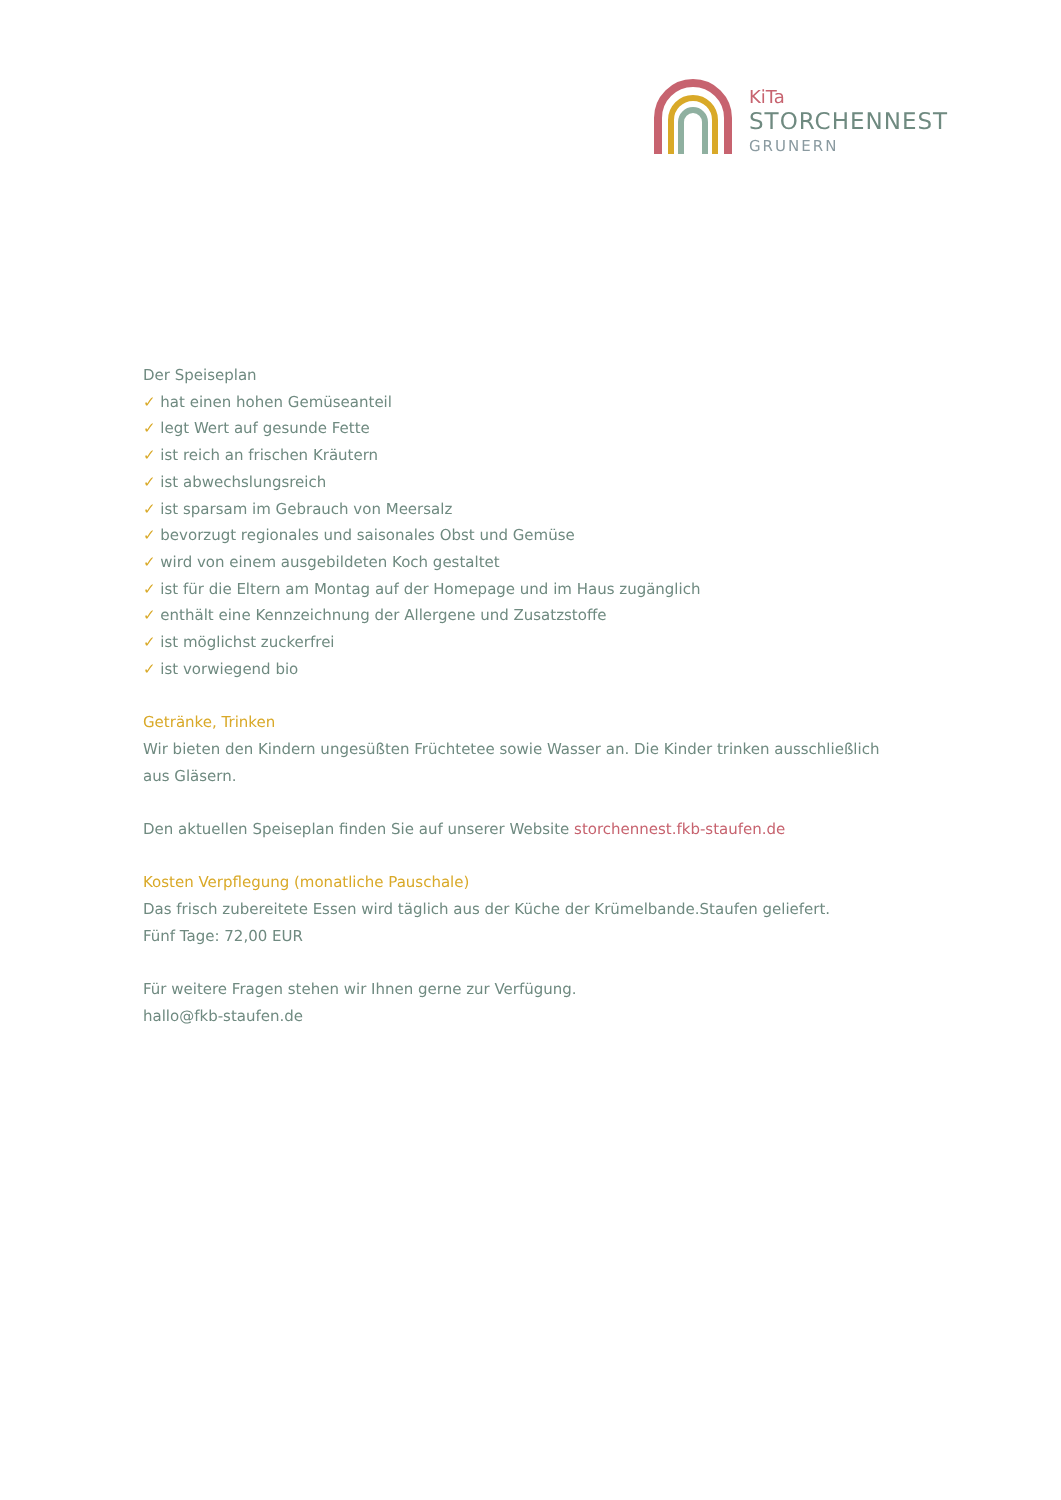KiTa
STORCHENNEST
GRUNERN
Der Speiseplan
✓ hat einen hohen Gemüseanteil
✓ legt Wert auf gesunde Fette
✓ ist reich an frischen Kräutern
✓ ist abwechslungsreich
✓ ist sparsam im Gebrauch von Meersalz
✓ bevorzugt regionales und saisonales Obst und Gemüse
✓ wird von einem ausgebildeten Koch gestaltet
✓ ist für die Eltern am Montag auf der Homepage und im Haus zugänglich
✓ enthält eine Kennzeichnung der Allergene und Zusatzstoffe
✓ ist möglichst zuckerfrei
✓ ist vorwiegend bio
Getränke, Trinken
Wir bieten den Kindern ungesüßten Früchtetee sowie Wasser an. Die Kinder trinken ausschließlich aus Gläsern.
Den aktuellen Speiseplan finden Sie auf unserer Website storchennest.fkb-staufen.de
Kosten Verpflegung (monatliche Pauschale)
Das frisch zubereitete Essen wird täglich aus der Küche der Krümelbande.Staufen geliefert.
Fünf Tage: 72,00 EUR
Für weitere Fragen stehen wir Ihnen gerne zur Verfügung.
hallo@fkb-staufen.de